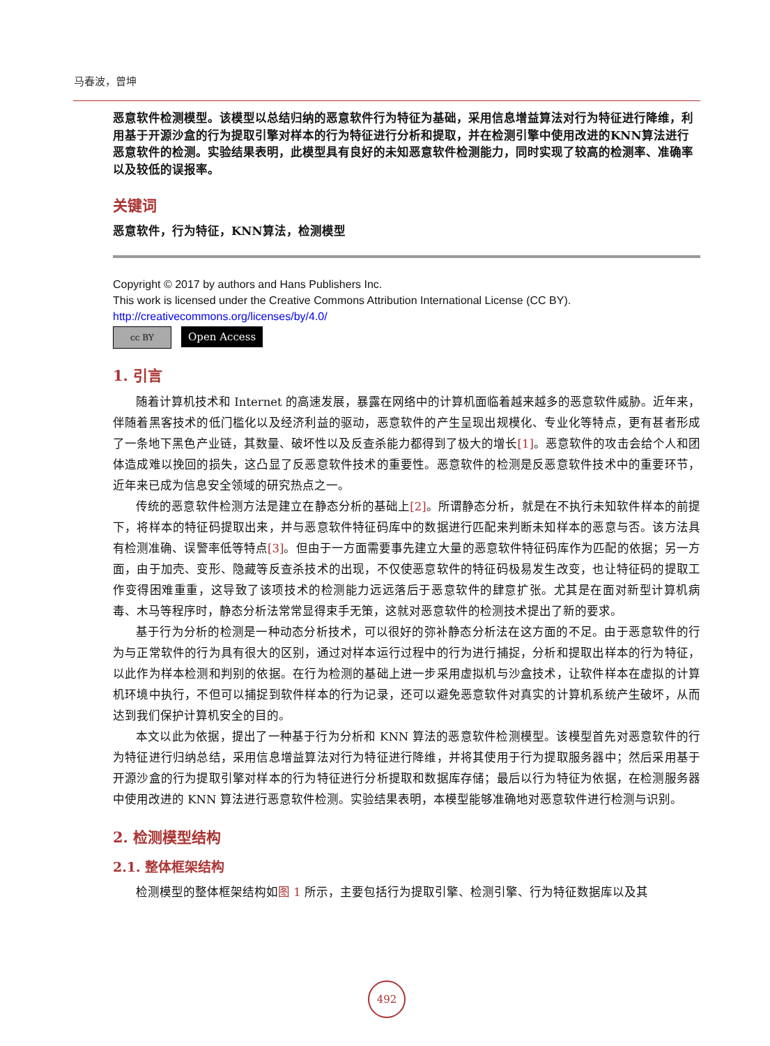马春波，曾坤
恶意软件检测模型。该模型以总结归纳的恶意软件行为特征为基础，采用信息增益算法对行为特征进行降维，利用基于开源沙盒的行为提取引擎对样本的行为特征进行分析和提取，并在检测引擎中使用改进的KNN算法进行恶意软件的检测。实验结果表明，此模型具有良好的未知恶意软件检测能力，同时实现了较高的检测率、准确率以及较低的误报率。
关键词
恶意软件，行为特征，KNN算法，检测模型
Copyright © 2017 by authors and Hans Publishers Inc.
This work is licensed under the Creative Commons Attribution International License (CC BY).
http://creativecommons.org/licenses/by/4.0/
cc BY
Open Access
1. 引言
随着计算机技术和 Internet 的高速发展，暴露在网络中的计算机面临着越来越多的恶意软件威胁。近年来，伴随着黑客技术的低门槛化以及经济利益的驱动，恶意软件的产生呈现出规模化、专业化等特点，更有甚者形成了一条地下黑色产业链，其数量、破坏性以及反查杀能力都得到了极大的增长[1]。恶意软件的攻击会给个人和团体造成难以挽回的损失，这凸显了反恶意软件技术的重要性。恶意软件的检测是反恶意软件技术中的重要环节，近年来已成为信息安全领域的研究热点之一。
传统的恶意软件检测方法是建立在静态分析的基础上[2]。所谓静态分析，就是在不执行未知软件样本的前提下，将样本的特征码提取出来，并与恶意软件特征码库中的数据进行匹配来判断未知样本的恶意与否。该方法具有检测准确、误警率低等特点[3]。但由于一方面需要事先建立大量的恶意软件特征码库作为匹配的依据；另一方面，由于加壳、变形、隐藏等反查杀技术的出现，不仅使恶意软件的特征码极易发生改变，也让特征码的提取工作变得困难重重，这导致了该项技术的检测能力远远落后于恶意软件的肆意扩张。尤其是在面对新型计算机病毒、木马等程序时，静态分析法常常显得束手无策，这就对恶意软件的检测技术提出了新的要求。
基于行为分析的检测是一种动态分析技术，可以很好的弥补静态分析法在这方面的不足。由于恶意软件的行为与正常软件的行为具有很大的区别，通过对样本运行过程中的行为进行捕捉，分析和提取出样本的行为特征，以此作为样本检测和判别的依据。在行为检测的基础上进一步采用虚拟机与沙盒技术，让软件样本在虚拟的计算机环境中执行，不但可以捕捉到软件样本的行为记录，还可以避免恶意软件对真实的计算机系统产生破坏，从而达到我们保护计算机安全的目的。
本文以此为依据，提出了一种基于行为分析和 KNN 算法的恶意软件检测模型。该模型首先对恶意软件的行为特征进行归纳总结，采用信息增益算法对行为特征进行降维，并将其使用于行为提取服务器中；然后采用基于开源沙盒的行为提取引擎对样本的行为特征进行分析提取和数据库存储；最后以行为特征为依据，在检测服务器中使用改进的 KNN 算法进行恶意软件检测。实验结果表明，本模型能够准确地对恶意软件进行检测与识别。
2. 检测模型结构
2.1. 整体框架结构
检测模型的整体框架结构如图 1 所示，主要包括行为提取引擎、检测引擎、行为特征数据库以及其
492